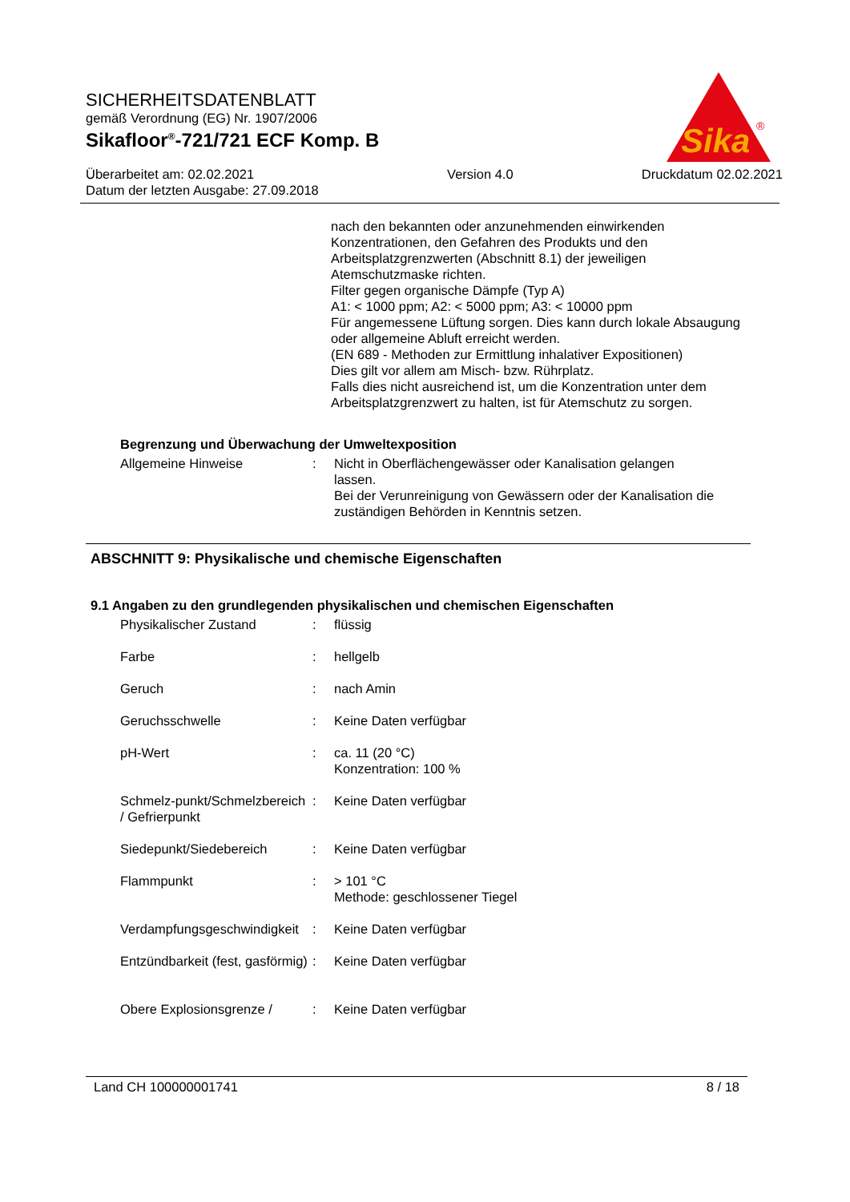SICHERHEITSDATENBLATT
gemäß Verordnung (EG) Nr. 1907/2006
Sikafloor<sup>®</sup>-721/721 ECF Komp. B
Überarbeitet am: 02.02.2021
Datum der letzten Ausgabe: 27.09.2018
Version 4.0 Druckdatum 02.02.2021
Sika
®
nach den bekannten oder anzunehmenden einwirkenden Konzentrationen, den Gefahren des Produkts und den Arbeitsplatzgrenzwerten (Abschnitt 8.1) der jeweiligen Atemschutzmaske richten.
Filter gegen organische Dämpfe (Typ A)
A1: < 1000 ppm; A2: < 5000 ppm; A3: < 10000 ppm
Für angemessene Lüftung sorgen. Dies kann durch lokale Absaugung oder allgemeine Abluft erreicht werden.
(EN 689 - Methoden zur Ermittlung inhalativer Expositionen)
Dies gilt vor allem am Misch- bzw. Rührplatz.
Falls dies nicht ausreichend ist, um die Konzentration unter dem Arbeitsplatzgrenzwert zu halten, ist für Atemschutz zu sorgen.
Begrenzung und Überwachung der Umweltexposition
| Allgemeine Hinweise | : | Nicht in Oberflächengewässer oder Kanalisation gelangen lassen. Bei der Verunreinigung von Gewässern oder der Kanalisation die zuständigen Behörden in Kenntnis setzen. |
ABSCHNITT 9: Physikalische und chemische Eigenschaften
9.1 Angaben zu den grundlegenden physikalischen und chemischen Eigenschaften
| Physikalischer Zustand | : | flüssig |
| Farbe | : | hellgelb |
| Geruch | : | nach Amin |
| Geruchsschwelle | : | Keine Daten verfügbar |
| pH-Wert | : | ca. 11 (20 °C) Konzentration: 100 % |
| Schmelz-punkt/Schmelzbereich / Gefrierpunkt | : | Keine Daten verfügbar |
| Siedepunkt/Siedebereich | : | Keine Daten verfügbar |
| Flammpunkt | : | > 101 °C Methode: geschlossener Tiegel |
| Verdampfungsgeschwindigkeit | : | Keine Daten verfügbar |
| Entzündbarkeit (fest, gasförmig) | : | Keine Daten verfügbar |
| Obere Explosionsgrenze / | : | Keine Daten verfügbar |
Land CH 100000001741 8 / 18